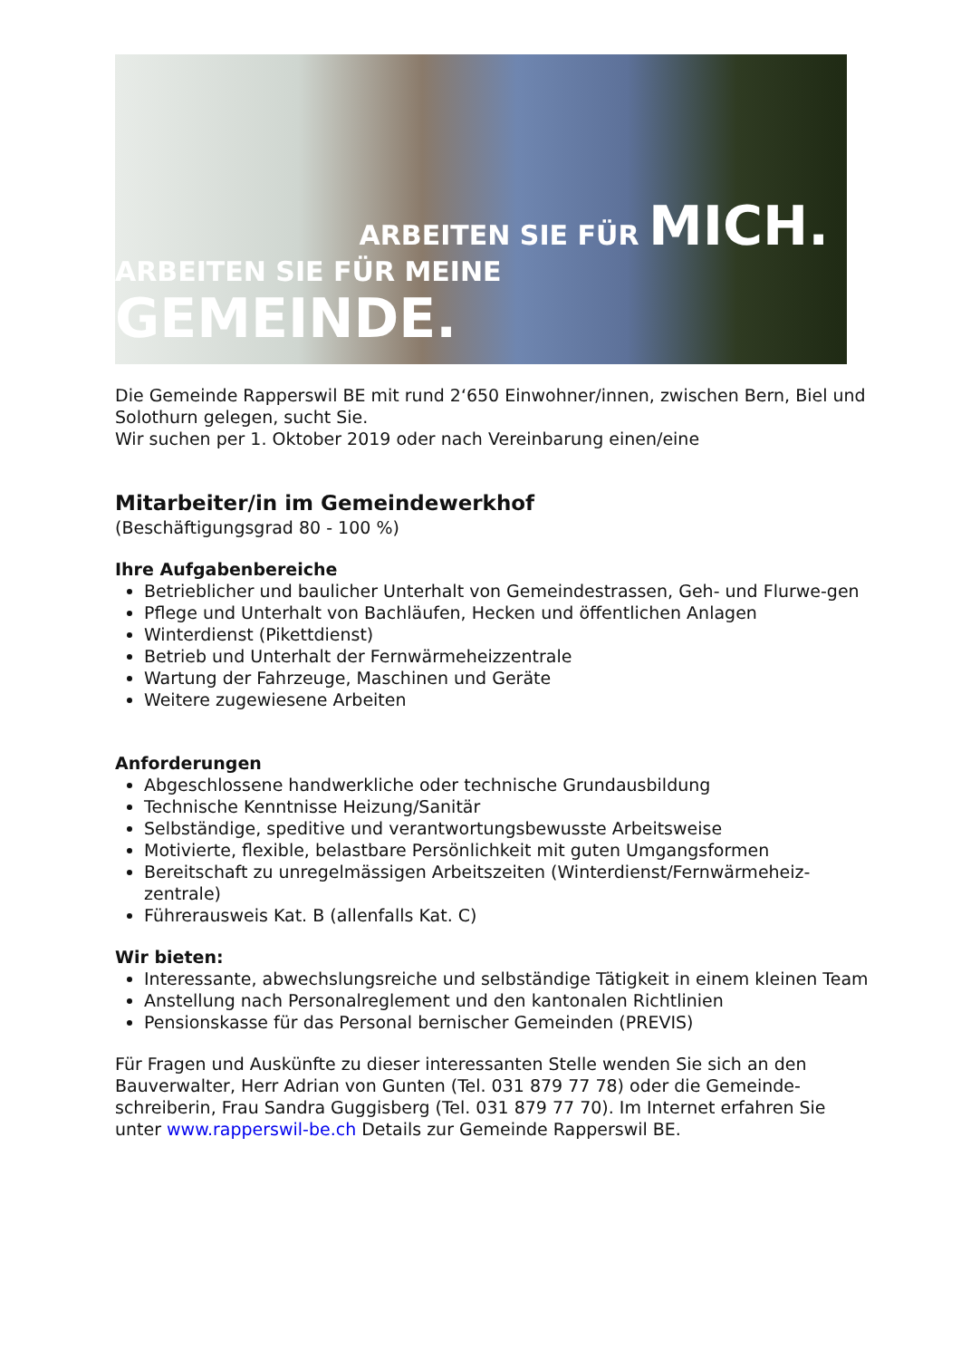ARBEITEN SIE FÜR MICH.
ARBEITEN SIE FÜR MEINE GEMEINDE.
Die Gemeinde Rapperswil BE mit rund 2‘650 Einwohner/innen, zwischen Bern, Biel und Solothurn gelegen, sucht Sie.
Wir suchen per 1. Oktober 2019 oder nach Vereinbarung einen/eine
Mitarbeiter/in im Gemeindewerkhof
(Beschäftigungsgrad 80 - 100 %)
Ihre Aufgabenbereiche
Betrieblicher und baulicher Unterhalt von Gemeindestrassen, Geh- und Flurwe-gen
Pflege und Unterhalt von Bachläufen, Hecken und öffentlichen Anlagen
Winterdienst (Pikettdienst)
Betrieb und Unterhalt der Fernwärmeheizzentrale
Wartung der Fahrzeuge, Maschinen und Geräte
Weitere zugewiesene Arbeiten
Anforderungen
Abgeschlossene handwerkliche oder technische Grundausbildung
Technische Kenntnisse Heizung/Sanitär
Selbständige, speditive und verantwortungsbewusste Arbeitsweise
Motivierte, flexible, belastbare Persönlichkeit mit guten Umgangsformen
Bereitschaft zu unregelmässigen Arbeitszeiten (Winterdienst/Fernwärmeheiz-zentrale)
Führerausweis Kat. B (allenfalls Kat. C)
Wir bieten:
Interessante, abwechslungsreiche und selbständige Tätigkeit in einem kleinen Team
Anstellung nach Personalreglement und den kantonalen Richtlinien
Pensionskasse für das Personal bernischer Gemeinden (PREVIS)
Für Fragen und Auskünfte zu dieser interessanten Stelle wenden Sie sich an den Bauverwalter, Herr Adrian von Gunten (Tel. 031 879 77 78) oder die Gemeinde-schreiberin, Frau Sandra Guggisberg (Tel. 031 879 77 70). Im Internet erfahren Sie unter www.rapperswil-be.ch Details zur Gemeinde Rapperswil BE.